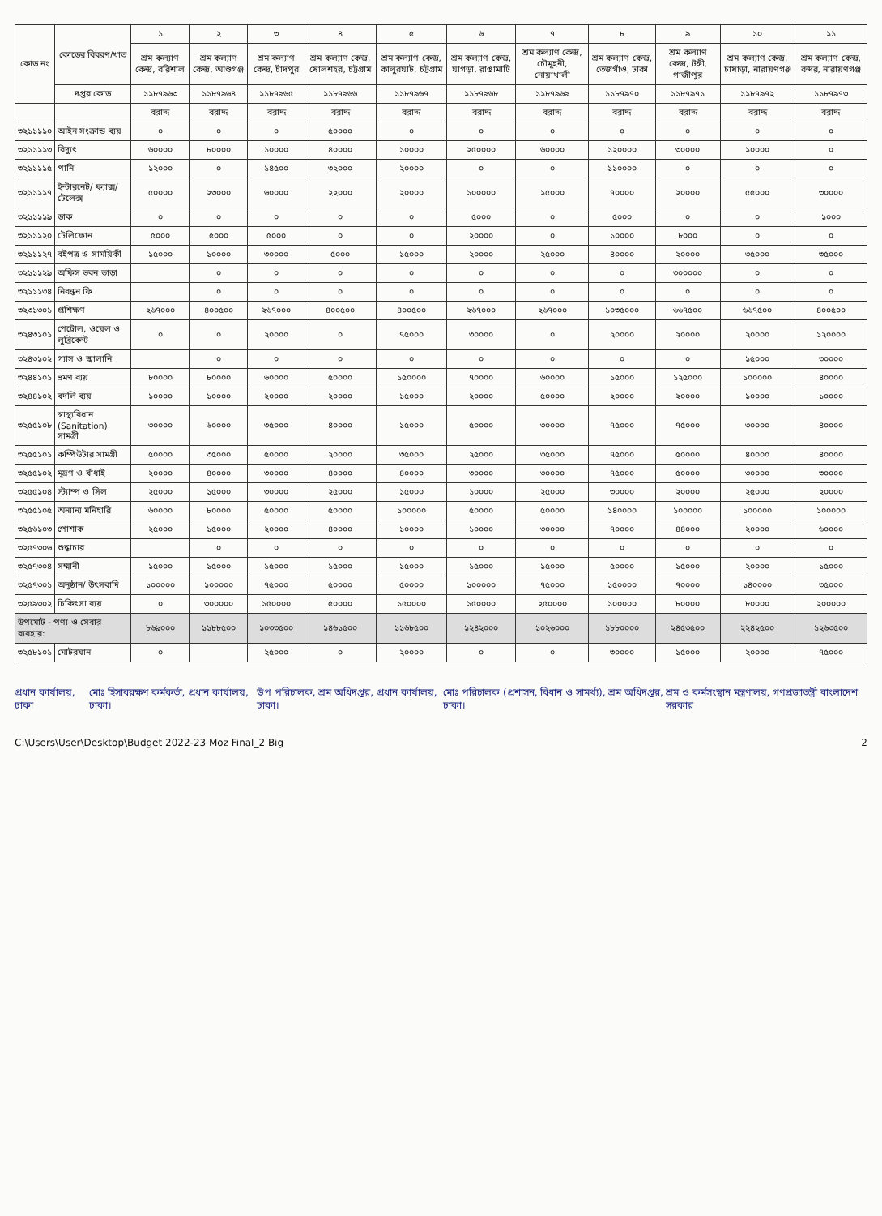| কোড নং | কোডের বিবরণ/খাত | ১ | ২ | ৩ | ৪ | ৫ | ৬ | ৭ | ৮ | ৯ | ১০ | ১১ |
| --- | --- | --- | --- | --- | --- | --- | --- | --- | --- | --- | --- | --- |
| | | শ্রম কল্যাণ কেন্দ্র, বরিশাল | শ্রম কল্যাণ কেন্দ্র, আশুগঞ্জ | শ্রম কল্যাণ কেন্দ্র, চাঁদপুর | শ্রম কল্যাণ কেন্দ্র, ষোলশহর, চট্টগ্রাম | শ্রম কল্যাণ কেন্দ্র, কালুরঘাট, চট্টগ্রাম | শ্রম কল্যাণ কেন্দ্র, ঘাগড়া, রাঙামাটি | শ্রম কল্যাণ কেন্দ্র, চৌমুহনী, নোয়াখালী | শ্রম কল্যাণ কেন্দ্র, তেজগাঁও, ঢাকা | শ্রম কল্যাণ কেন্দ্র, টঙ্গী, গাজীপুর | শ্রম কল্যাণ কেন্দ্র, চাষাড়া, নারায়ণগঞ্জ | শ্রম কল্যাণ কেন্দ্র, বন্দর, নারায়ণগঞ্জ |
| | দপ্তর কোড | ১১৮৭৯৬৩ | ১১৮৭৯৬৪ | ১১৮৭৯৬৫ | ১১৮৭৯৬৬ | ১১৮৭৯৬৭ | ১১৮৭৯৬৮ | ১১৮৭৯৬৯ | ১১৮৭৯৭০ | ১১৮৭৯৭১ | ১১৮৭৯৭২ | ১১৮৭৯৭৩ |
| | | বরাদ্দ | বরাদ্দ | বরাদ্দ | বরাদ্দ | বরাদ্দ | বরাদ্দ | বরাদ্দ | বরাদ্দ | বরাদ্দ | বরাদ্দ | বরাদ্দ |
| ৩২১১১১০ | আইন সংক্রান্ত ব্যয় | ০ | ০ | ০ | ৫০০০০ | ০ | ০ | ০ | ০ | ০ | ০ | ০ |
| ৩২১১১১৩ | বিদ্যুৎ | ৬০০০০ | ৮০০০০ | ১০০০০ | ৪০০০০ | ১০০০০ | ২৫০০০০ | ৬০০০০ | ১২০০০০ | ৩০০০০ | ১০০০০ | ০ |
| ৩২১১১১৫ | পানি | ১২০০০ | ০ | ১৪৫০০ | ৩২০০০ | ২০০০০ | ০ | ০ | ১১০০০০ | ০ | ০ | ০ |
| ৩২১১১১৭ | ইন্টারনেট/ ফ্যাক্স/ টেলেক্স | ৫০০০০ | ২৩০০০ | ৬০০০০ | ২২০০০ | ২০০০০ | ১০০০০০ | ১৫০০০ | ৭০০০০ | ২০০০০ | ৫৫০০০ | ৩০০০০ |
| ৩২১১১১৯ | ডাক | ০ | ০ | ০ | ০ | ০ | ৫০০০ | ০ | ৫০০০ | ০ | ০ | ১০০০ |
| ৩২১১১২০ | টেলিফোন | ৫০০০ | ৫০০০ | ৫০০০ | ০ | ০ | ২০০০০ | ০ | ১০০০০ | ৮০০০ | ০ | ০ |
| ৩২১১১২৭ | বইপত্র ও সাময়িকী | ১৫০০০ | ১০০০০ | ৩০০০০ | ৫০০০ | ১৫০০০ | ২০০০০ | ২৫০০০ | ৪০০০০ | ২০০০০ | ৩৫০০০ | ৩৫০০০ |
| ৩২১১১২৯ | অফিস ভবন ভাড়া | | ০ | ০ | ০ | ০ | ০ | ০ | ০ | ৩০০০০০ | ০ | ০ |
| ৩২১১১৩৪ | নিবন্ধন ফি | | ০ | ০ | ০ | ০ | ০ | ০ | ০ | ০ | ০ | ০ |
| ৩২৩১৩০১ | প্রশিক্ষণ | ২৬৭০০০ | ৪০০৫০০ | ২৬৭০০০ | ৪০০৫০০ | ৪০০৫০০ | ২৬৭০০০ | ২৬৭০০০ | ১০৩৫০০০ | ৬৬৭৫০০ | ৬৬৭৫০০ | ৪০০৫০০ |
| ৩২৪৩১০১ | পেট্রোল, ওয়েল ও লুব্রিকেন্ট | ০ | ০ | ২০০০০ | ০ | ৭৫০০০ | ৩০০০০ | ০ | ২০০০০ | ২০০০০ | ২০০০০ | ১২০০০০ |
| ৩২৪৩১০২ | গ্যাস ও জ্বালানি | | ০ | ০ | ০ | ০ | ০ | ০ | ০ | ০ | ১৫০০০ | ৩০০০০ |
| ৩২৪৪১০১ | ভ্রমণ ব্যয় | ৮০০০০ | ৮০০০০ | ৬০০০০ | ৫০০০০ | ১৫০০০০ | ৭০০০০ | ৬০০০০ | ১৫০০০ | ১২৫০০০ | ১০০০০০ | ৪০০০০ |
| ৩২৪৪১০২ | বদলি ব্যয় | ১০০০০ | ১০০০০ | ২০০০০ | ২০০০০ | ১৫০০০ | ২০০০০ | ৫০০০০ | ২০০০০ | ২০০০০ | ১০০০০ | ১০০০০ |
| ৩২৫৫১০৮ | স্বাস্থ্যবিধান (Sanitation) সামগ্রী | ৩০০০০ | ৬০০০০ | ৩৫০০০ | ৪০০০০ | ১৫০০০ | ৫০০০০ | ৩০০০০ | ৭৫০০০ | ৭৫০০০ | ৩০০০০ | ৪০০০০ |
| ৩২৫৫১০১ | কম্পিউটার সামগ্রী | ৫০০০০ | ৩৫০০০ | ৫০০০০ | ২০০০০ | ৩৫০০০ | ২৫০০০ | ৩৫০০০ | ৭৫০০০ | ৫০০০০ | ৪০০০০ | ৪০০০০ |
| ৩২৫৫১০২ | মুদ্রণ ও বাঁধাই | ২০০০০ | ৪০০০০ | ৩০০০০ | ৪০০০০ | ৪০০০০ | ৩০০০০ | ৩০০০০ | ৭৫০০০ | ৫০০০০ | ৩০০০০ | ৩০০০০ |
| ৩২৫৫১০৪ | স্ট্যাম্প ও সিল | ২৫০০০ | ১৫০০০ | ৩০০০০ | ২৫০০০ | ১৫০০০ | ১০০০০ | ২৫০০০ | ৩০০০০ | ২০০০০ | ২৫০০০ | ২০০০০ |
| ৩২৫৫১০৫ | অন্যান্য মনিহারি | ৬০০০০ | ৮০০০০ | ৫০০০০ | ৫০০০০ | ১০০০০০ | ৫০০০০ | ৫০০০০ | ১৪০০০০ | ১০০০০০ | ১০০০০০ | ১০০০০০ |
| ৩২৫৬১০৩ | পোশাক | ২৫০০০ | ১৫০০০ | ২০০০০ | ৪০০০০ | ১০০০০ | ১০০০০ | ৩০০০০ | ৭০০০০ | ৪৪০০০ | ২০০০০ | ৬০০০০ |
| ৩২৫৭৩০৬ | শুদ্ধাচার | | ০ | ০ | ০ | ০ | ০ | ০ | ০ | ০ | ০ | ০ |
| ৩২৫৭৩০৪ | সম্মানী | ১৫০০০ | ১৫০০০ | ১৫০০০ | ১৫০০০ | ১৫০০০ | ১৫০০০ | ১৫০০০ | ৫০০০০ | ১৫০০০ | ২০০০০ | ১৫০০০ |
| ৩২৫৭৩০১ | অনুষ্ঠান/ উৎসবাদি | ১০০০০০ | ১০০০০০ | ৭৫০০০ | ৫০০০০ | ৫০০০০ | ১০০০০০ | ৭৫০০০ | ১৫০০০০ | ৭০০০০ | ১৪০০০০ | ৩৫০০০ |
| ৩২৫৯৩০২ | চিকিৎসা ব্যয় | ০ | ৩০০০০০ | ১৫০০০০ | ৫০০০০ | ১৫০০০০ | ১৫০০০০ | ২৫০০০০ | ১০০০০০ | ৮০০০০ | ৮০০০০ | ২০০০০০ |
| উপমোট - পণ্য ও সেবার ব্যবহার: | | ৮৬৯০০০ | ১১৮৮৫০০ | ১০৩৩৫০০ | ১৪৬১৫০০ | ১১৬৮৫০০ | ১২৪২০০০ | ১০২৬০০০ | ১৮৮০০০০ | ২৪৫৩৫০০ | ২২৪২৫০০ | ১২৬৩৫০০ |
| ৩২৫৮১০১ | মোটরযান | ০ | | ২৫০০০ | ০ | ২০০০০ | ০ | ০ | ৩০০০০ | ১৫০০০ | ২০০০০ | ৭৫০০০ |
প্রধান কার্যালয়, ঢাকা মোঃ হিসাবরক্ষণ কর্মকর্তা, প্রধান কার্যালয়, ঢাকা। উপ পরিচালক, শ্রম অধিদপ্তর, প্রধান কার্যালয়, ঢাকা। মোঃ পরিচালক (প্রশাসন, বিধান ও সামর্থ্য), শ্রম অধিদপ্তর, ঢাকা। শ্রম ও কর্মসংস্থান মন্ত্রণালয়, গণপ্রজাতন্ত্রী বাংলাদেশ সরকার
C:\Users\User\Desktop\Budget 2022-23 Moz Final_2 Big 2